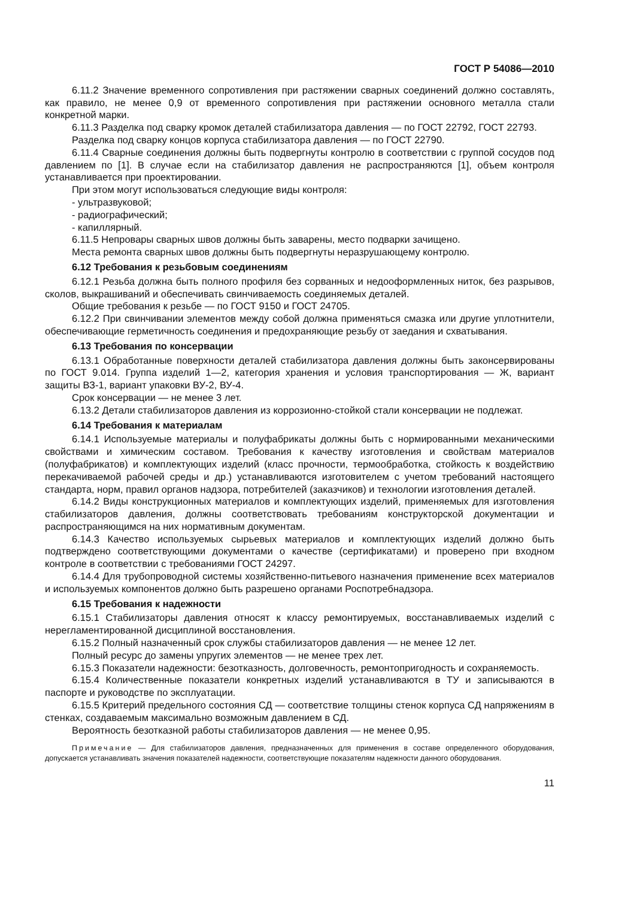ГОСТ Р 54086—2010
6.11.2 Значение временного сопротивления при растяжении сварных соединений должно составлять, как правило, не менее 0,9 от временного сопротивления при растяжении основного металла стали конкретной марки.
6.11.3 Разделка под сварку кромок деталей стабилизатора давления — по ГОСТ 22792, ГОСТ 22793.
Разделка под сварку концов корпуса стабилизатора давления — по ГОСТ 22790.
6.11.4 Сварные соединения должны быть подвергнуты контролю в соответствии с группой сосудов под давлением по [1]. В случае если на стабилизатор давления не распространяются [1], объем контроля устанавливается при проектировании.
При этом могут использоваться следующие виды контроля:
- ультразвуковой;
- радиографический;
- капиллярный.
6.11.5 Непровары сварных швов должны быть заварены, место подварки зачищено.
Места ремонта сварных швов должны быть подвергнуты неразрушающему контролю.
6.12 Требования к резьбовым соединениям
6.12.1 Резьба должна быть полного профиля без сорванных и недооформленных ниток, без разрывов, сколов, выкрашиваний и обеспечивать свинчиваемость соединяемых деталей.
Общие требования к резьбе — по ГОСТ 9150 и ГОСТ 24705.
6.12.2 При свинчивании элементов между собой должна применяться смазка или другие уплотнители, обеспечивающие герметичность соединения и предохраняющие резьбу от заедания и схватывания.
6.13 Требования по консервации
6.13.1 Обработанные поверхности деталей стабилизатора давления должны быть законсервированы по ГОСТ 9.014. Группа изделий 1—2, категория хранения и условия транспортирования — Ж, вариант защиты ВЗ-1, вариант упаковки ВУ-2, ВУ-4.
Срок консервации — не менее 3 лет.
6.13.2 Детали стабилизаторов давления из коррозионно-стойкой стали консервации не подлежат.
6.14 Требования к материалам
6.14.1 Используемые материалы и полуфабрикаты должны быть с нормированными механическими свойствами и химическим составом. Требования к качеству изготовления и свойствам материалов (полуфабрикатов) и комплектующих изделий (класс прочности, термообработка, стойкость к воздействию перекачиваемой рабочей среды и др.) устанавливаются изготовителем с учетом требований настоящего стандарта, норм, правил органов надзора, потребителей (заказчиков) и технологии изготовления деталей.
6.14.2 Виды конструкционных материалов и комплектующих изделий, применяемых для изготовления стабилизаторов давления, должны соответствовать требованиям конструкторской документации и распространяющимся на них нормативным документам.
6.14.3 Качество используемых сырьевых материалов и комплектующих изделий должно быть подтверждено соответствующими документами о качестве (сертификатами) и проверено при входном контроле в соответствии с требованиями ГОСТ 24297.
6.14.4 Для трубопроводной системы хозяйственно-питьевого назначения применение всех материалов и используемых компонентов должно быть разрешено органами Роспотребнадзора.
6.15 Требования к надежности
6.15.1 Стабилизаторы давления относят к классу ремонтируемых, восстанавливаемых изделий с нерегламентированной дисциплиной восстановления.
6.15.2 Полный назначенный срок службы стабилизаторов давления — не менее 12 лет.
Полный ресурс до замены упругих элементов — не менее трех лет.
6.15.3 Показатели надежности: безотказность, долговечность, ремонтопригодность и сохраняемость.
6.15.4 Количественные показатели конкретных изделий устанавливаются в ТУ и записываются в паспорте и руководстве по эксплуатации.
6.15.5 Критерий предельного состояния СД — соответствие толщины стенок корпуса СД напряжениям в стенках, создаваемым максимально возможным давлением в СД.
Вероятность безотказной работы стабилизаторов давления — не менее 0,95.
Примечание — Для стабилизаторов давления, предназначенных для применения в составе определенного оборудования, допускается устанавливать значения показателей надежности, соответствующие показателям надежности данного оборудования.
11